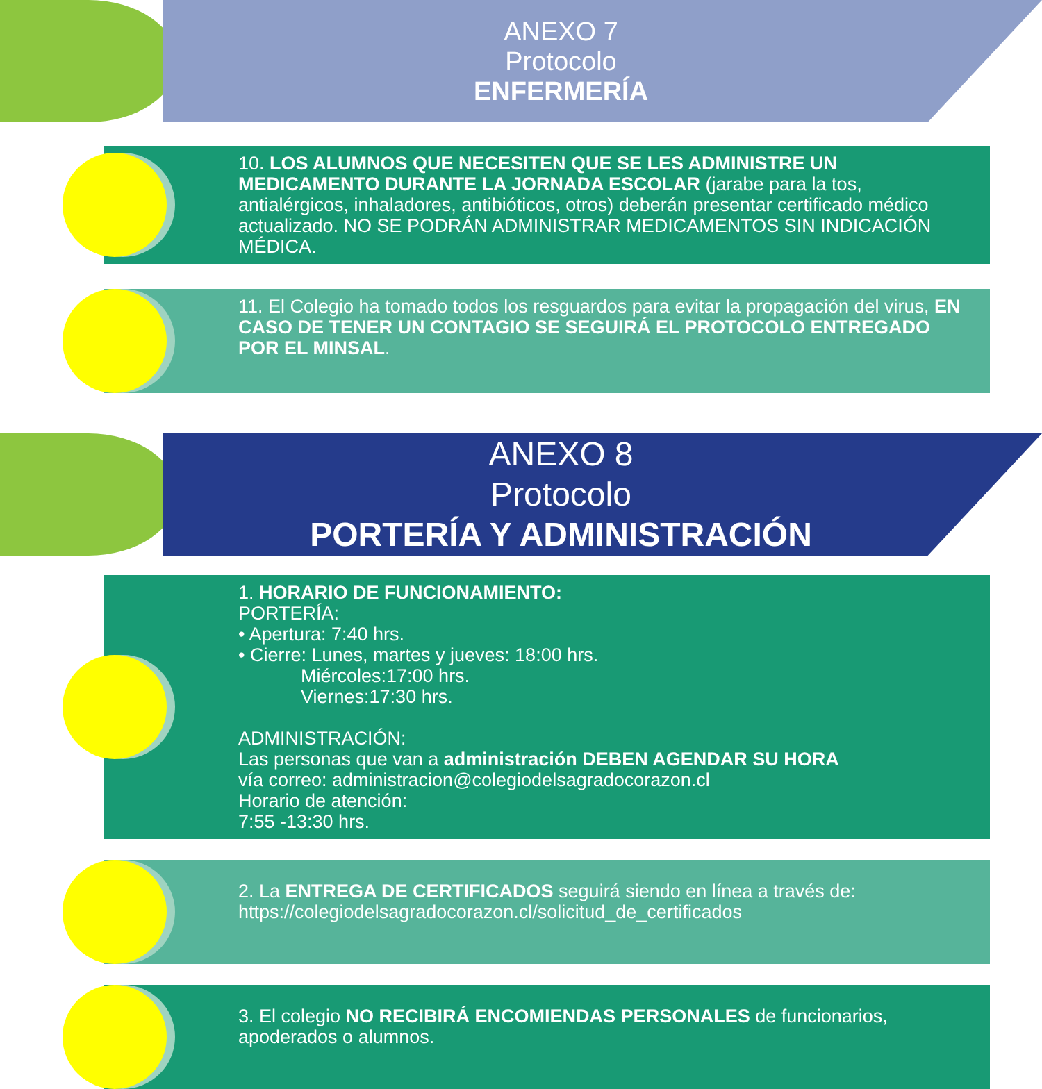ANEXO 7
Protocolo
ENFERMERÍA
10. LOS ALUMNOS QUE NECESITEN QUE SE LES ADMINISTRE UN MEDICAMENTO DURANTE LA JORNADA ESCOLAR (jarabe para la tos, antialérgicos, inhaladores, antibióticos, otros) deberán presentar certificado médico actualizado. NO SE PODRÁN ADMINISTRAR MEDICAMENTOS SIN INDICACIÓN MÉDICA.
11. El Colegio ha tomado todos los resguardos para evitar la propagación del virus, EN CASO DE TENER UN CONTAGIO SE SEGUIRÁ EL PROTOCOLO ENTREGADO POR EL MINSAL.
ANEXO 8
Protocolo
PORTERÍA Y ADMINISTRACIÓN
1. HORARIO DE FUNCIONAMIENTO:
PORTERÍA:
• Apertura: 7:40 hrs.
• Cierre: Lunes, martes y jueves: 18:00 hrs.
Miércoles:17:00 hrs.
Viernes:17:30 hrs.
ADMINISTRACIÓN:
Las personas que van a administración DEBEN AGENDAR SU HORA
vía correo: administracion@colegiodelsagradocorazon.cl
Horario de atención:
7:55 -13:30 hrs.
2. La ENTREGA DE CERTIFICADOS seguirá siendo en línea a través de:
https://colegiodelsagradocorazon.cl/solicitud_de_certificados
3. El colegio NO RECIBIRÁ ENCOMIENDAS PERSONALES de funcionarios, apoderados o alumnos.